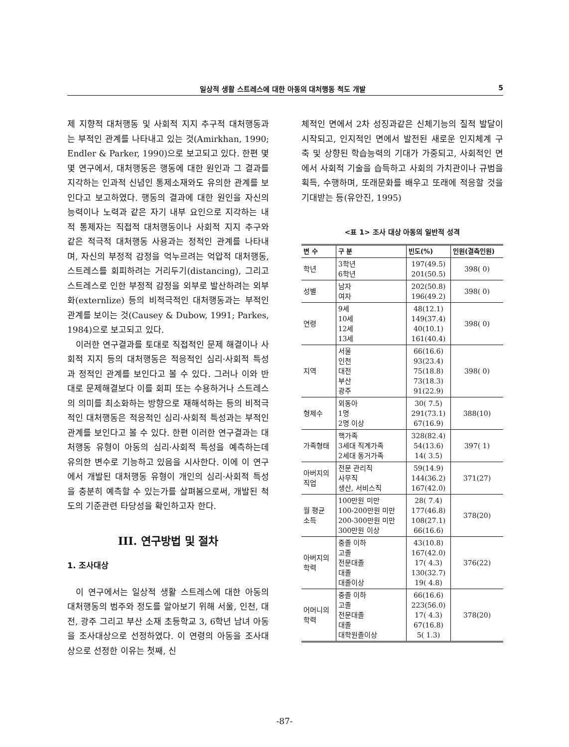일상적 생활 스트레스에 대한 아동의 대처행동 척도 개발 5
제 지향적 대처행동 및 사회적 지지 추구적 대처행동과는 부적인 관계를 나타내고 있는 것(Amirkhan, 1990; Endler & Parker, 1990)으로 보고되고 있다. 한편 몇몇 연구에서, 대처행동은 행동에 대한 원인과 그 결과를 지각하는 인과적 신념인 통제소재와도 유의한 관계를 보인다고 보고하였다. 행동의 결과에 대한 원인을 자신의 능력이나 노력과 같은 자기 내부 요인으로 지각하는 내적 통제자는 직접적 대처행동이나 사회적 지지 추구와 같은 적극적 대처행동 사용과는 정적인 관계를 나타내며, 자신의 부정적 감정을 억누르려는 억압적 대처행동, 스트레스를 회피하려는 거리두기(distancing), 그리고 스트레스로 인한 부정적 감정을 외부로 발산하려는 외부화(externlize) 등의 비적극적인 대처행동과는 부적인 관계를 보이는 것(Causey & Dubow, 1991; Parkes, 1984)으로 보고되고 있다.
이러한 연구결과를 토대로 직접적인 문제 해결이나 사회적 지지 등의 대처행동은 적응적인 심리·사회적 특성과 정적인 관계를 보인다고 볼 수 있다. 그러나 이와 반대로 문제해결보다 이를 회피 또는 수용하거나 스트레스의 의미를 최소화하는 방향으로 재해석하는 등의 비적극적인 대처행동은 적응적인 심리·사회적 특성과는 부적인 관계를 보인다고 볼 수 있다. 한편 이러한 연구결과는 대처행동 유형이 아동의 심리·사회적 특성을 예측하는데 유의한 변수로 기능하고 있음을 시사한다. 이에 이 연구에서 개발된 대처행동 유형이 개인의 심리·사회적 특성을 충분히 예측할 수 있는가를 살펴봄으로써, 개발된 척도의 기준관련 타당성을 확인하고자 한다.
III. 연구방법 및 절차
1. 조사대상
이 연구에서는 일상적 생활 스트레스에 대한 아동의 대처행동의 범주와 정도를 알아보기 위해 서울, 인천, 대전, 광주 그리고 부산 소재 초등학교 3, 6학년 남녀 아동을 조사대상으로 선정하였다. 이 연령의 아동을 조사대상으로 선정한 이유는 첫째, 신
체적인 면에서 2차 성징과같은 신체기능의 질적 발달이 시작되고, 인지적인 면에서 발전된 새로운 인지체계 구축 및 상향된 학습능력의 기대가 가중되고, 사회적인 면에서 사회적 기술을 습득하고 사회의 가치관이나 규범을 획득, 수행하며, 또래문화를 배우고 또래에 적응할 것을 기대받는 등(유안진, 1995)
<표 1> 조사 대상 아동의 일반적 성격
| 변 수 | 구 분 | 빈도(%) | 인원(결측인원) |
| --- | --- | --- | --- |
| 학년 | 3학년 6학년 | 197(49.5) 201(50.5) | 398( 0) |
| 성별 | 남자 여자 | 202(50.8) 196(49.2) | 398( 0) |
| 연령 | 9세 10세 12세 13세 | 48(12.1) 149(37.4) 40(10.1) 161(40.4) | 398( 0) |
| 지역 | 서울 인천 대전 부산 광주 | 66(16.6) 93(23.4) 75(18.8) 73(18.3) 91(22.9) | 398( 0) |
| 형제수 | 외동아 1명 2명 이상 | 30( 7.5) 291(73.1) 67(16.9) | 388(10) |
| 가족형태 | 핵가족 3세대 직계가족 2세대 동거가족 | 328(82.4) 54(13.6) 14( 3.5) | 397( 1) |
| 아버지의 직업 | 전문 관리직 사무직 생산, 서비스직 | 59(14.9) 144(36.2) 167(42.0) | 371(27) |
| 월 평균 소득 | 100만원 미만 100-200만원 미만 200-300만원 미만 300만원 이상 | 28( 7.4) 177(46.8) 108(27.1) 66(16.6) | 378(20) |
| 아버지의 학력 | 중졸 이하 고졸 전문대졸 대졸 대졸이상 | 43(10.8) 167(42.0) 17( 4.3) 130(32.7) 19( 4.8) | 376(22) |
| 어머니의 학력 | 중졸 이하 고졸 전문대졸 대졸 대학원졸이상 | 66(16.6) 223(56.0) 17( 4.3) 67(16.8) 5( 1.3) | 378(20) |
-87-